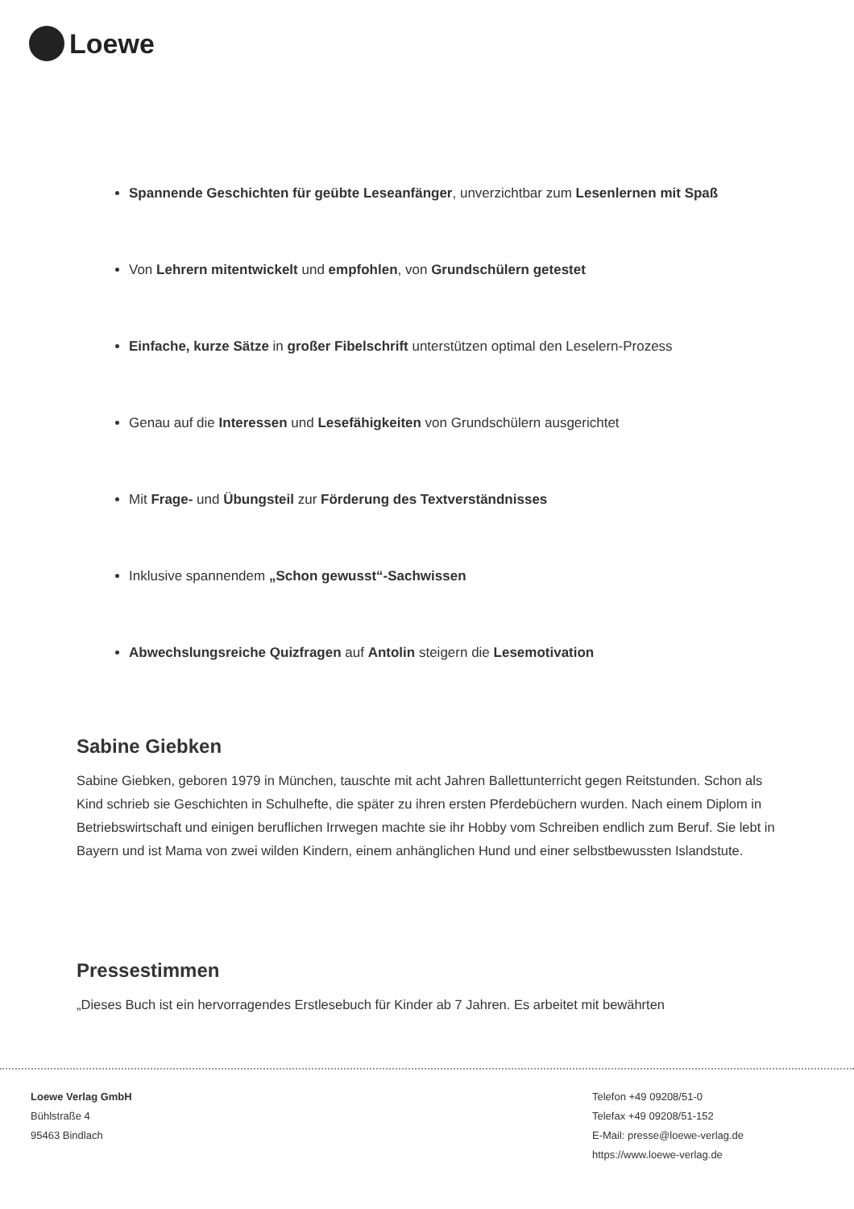Loewe
Spannende Geschichten für geübte Leseanfänger, unverzichtbar zum Lesenlernen mit Spaß
Von Lehrern mitentwickelt und empfohlen, von Grundschülern getestet
Einfache, kurze Sätze in großer Fibelschrift unterstützen optimal den Leselern-Prozess
Genau auf die Interessen und Lesefähigkeiten von Grundschülern ausgerichtet
Mit Frage- und Übungsteil zur Förderung des Textverständnisses
Inklusive spannendem „Schon gewusst“-Sachwissen
Abwechslungsreiche Quizfragen auf Antolin steigern die Lesemotivation
Sabine Giebken
Sabine Giebken, geboren 1979 in München, tauschte mit acht Jahren Ballettunterricht gegen Reitstunden. Schon als Kind schrieb sie Geschichten in Schulhefte, die später zu ihren ersten Pferdebüchern wurden. Nach einem Diplom in Betriebswirtschaft und einigen beruflichen Irrwegen machte sie ihr Hobby vom Schreiben endlich zum Beruf. Sie lebt in Bayern und ist Mama von zwei wilden Kindern, einem anhänglichen Hund und einer selbstbewussten Islandstute.
Pressestimmen
„Dieses Buch ist ein hervorragendes Erstlesebuch für Kinder ab 7 Jahren. Es arbeitet mit bewährten
Loewe Verlag GmbH
Bühlstraße 4
95463 Bindlach
Telefon +49 09208/51-0
Telefax +49 09208/51-152
E-Mail: presse@loewe-verlag.de
https://www.loewe-verlag.de